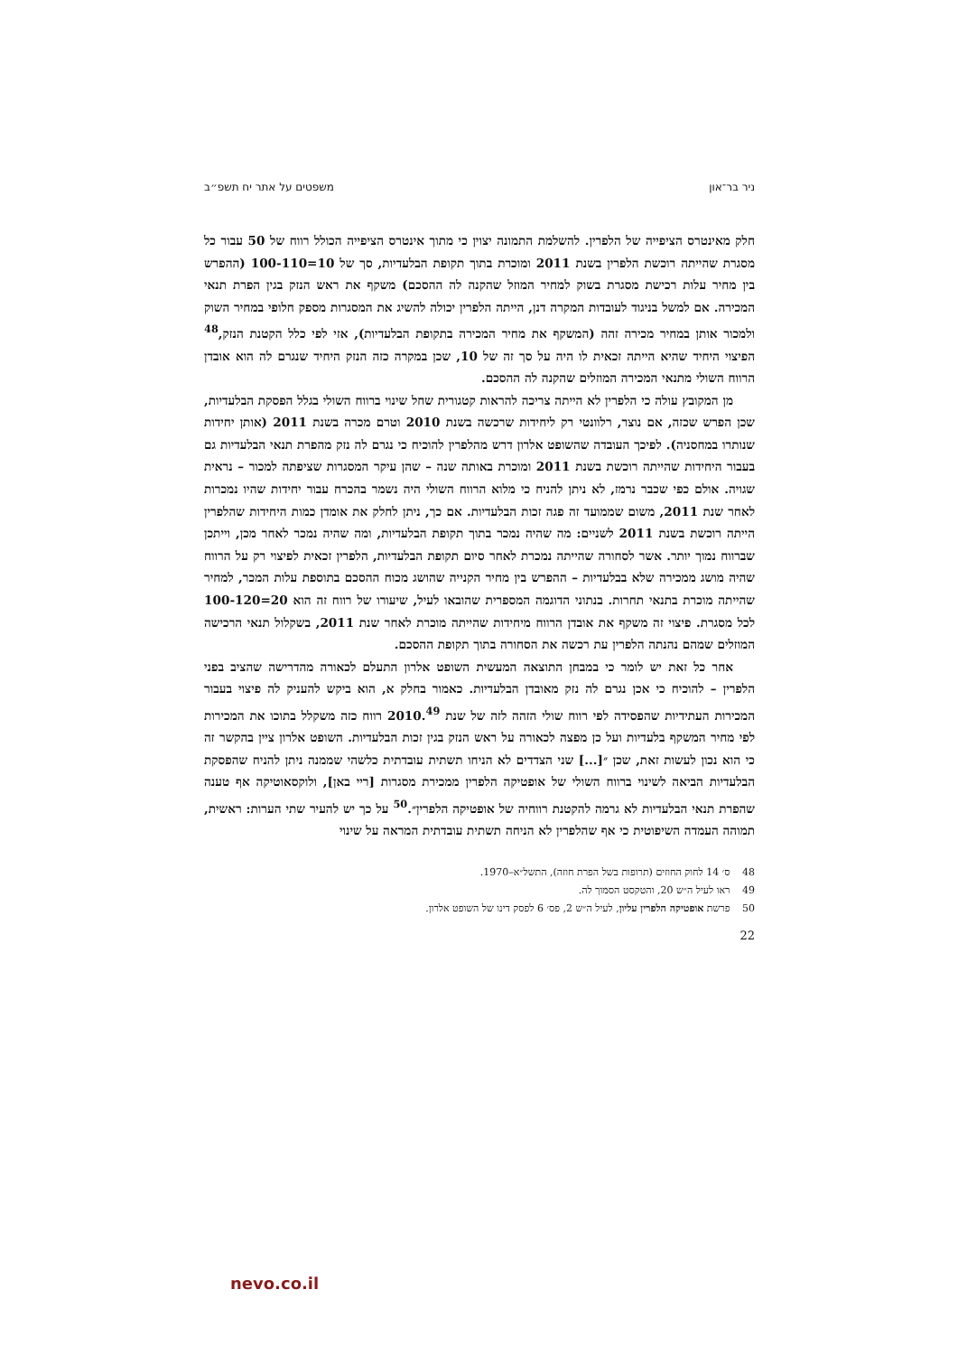ניר בר־און משפטים על אתר יח תשפ״ב
חלק מאינטרס הציפייה של הלפרין. להשלמת התמונה יצוין כי מתוך אינטרס הציפייה הכולל רווח של 50 עבור כל מסגרת שהייתה רוכשת הלפרין בשנת 2011 ומוכרת בתוך תקופת הבלעדיות, סך של 10=100-110 (ההפרש בין מחיר עלות רכישת מסגרת בשוק למחיר המוזל שהקנה לה ההסכם) משקף את ראש הנזק בגין הפרת תנאי המכירה. אם למשל בניגוד לעובדות המקרה דנן, הייתה הלפרין יכולה להשיג את המסגרות מספק חלופי במחיר השוק ולמכור אותן במחיר מכירה זהה (המשקף את מחיר המכירה בתקופת הבלעדיות), אזי לפי כלל הקטנת הנזק,<sup>48</sup> הפיצוי היחיד שהיא הייתה זכאית לו היה על סך זה של 10, שכן במקרה כזה הנזק היחיד שנגרם לה הוא אובדן הרווח השולי מתנאי המכירה המוזלים שהקנה לה ההסכם.
מן המקובץ עולה כי הלפרין לא הייתה צריכה להראות קטגורית שחל שינוי ברווח השולי בגלל הפסקת הבלעדיות, שכן הפרש שכזה, אם נוצר, רלוונטי רק ליחידות שרכשה בשנת 2010 וטרם מכרה בשנת 2011 (אותן יחידות שנותרו במחסניה). לפיכך העובדה שהשופט אלרון דרש מהלפרין להוכיח כי נגרם לה נזק מהפרת תנאי הבלעדיות גם בעבור היחידות שהייתה רוכשת בשנת 2011 ומוכרת באותה שנה – שהן עיקר המסגרות שציפתה למכור – נראית שגויה. אולם כפי שכבר נרמז, לא ניתן להניח כי מלוא הרווח השולי היה נשמר בהכרח עבור יחידות שהיו נמכרות לאחר שנת 2011, משום שממועד זה פגה זכות הבלעדיות. אם כך, ניתן לחלק את אומדן כמות היחידות שהלפרין הייתה רוכשת בשנת 2011 לשניים: מה שהיה נמכר בתוך תקופת הבלעדיות, ומה שהיה נמכר לאחר מכן, וייתכן שברווח נמוך יותר. אשר לסחורה שהייתה נמכרת לאחר סיום תקופת הבלעדיות, הלפרין זכאית לפיצוי רק על הרווח שהיה מושג ממכירה שלא בבלעדיות – ההפרש בין מחיר הקנייה שהושג מכוח ההסכם בתוספת עלות המכר, למחיר שהייתה מוכרת בתנאי תחרות. בנתוני הדוגמה המספרית שהובאו לעיל, שיעורו של רווח זה הוא 20=100-120 לכל מסגרת. פיצוי זה משקף את אובדן הרווח מיחידות שהייתה מוכרת לאחר שנת 2011, בשקלול תנאי הרכישה המוזלים שמהם נהנתה הלפרין עת רכשה את הסחורה בתוך תקופת ההסכם.
אחר כל זאת יש לומר כי במבחן התוצאה המעשית השופט אלרון התעלם לכאורה מהדרישה שהציב בפני הלפרין – להוכיח כי אכן נגרם לה נזק מאובדן הבלעדיות. כאמור בחלק א, הוא ביקש להעניק לה פיצוי בעבור המכירות העתידיות שהפסידה לפי רווח שולי הזהה לזה של שנת 2010.<sup>49</sup> רווח כזה משקלל בתוכו את המכירות לפי מחיר המשקף בלעדיות ועל כן מפצה לכאורה על ראש הנזק בגין זכות הבלעדיות. השופט אלרון ציין בהקשר זה כי הוא נכון לעשות זאת, שכן ״[...] שני הצדדים לא הניחו תשתית עובדתית כלשהי שממנה ניתן להניח שהפסקת הבלעדיות הביאה לשינוי ברווח השולי של אופטיקה הלפרין ממכירת מסגרות [ריי באן], ולוקסאוטיקה אף טענה שהפרת תנאי הבלעדיות לא גרמה להקטנת רווחיה של אופטיקה הלפרין״.<sup>50</sup> על כך יש להעיר שתי הערות: ראשית, תמוהה העמדה השיפוטית כי אף שהלפרין לא הניחה תשתית עובדתית המראה על שינוי
48 ס׳ 14 לחוק החוזים (תרופות בשל הפרת חוזה), התשל״א–1970.
49 ראו לעיל ה״ש 20, והטקסט הסמוך לה.
50 פרשת אופטיקה הלפרין עליון, לעיל ה״ש 2, פס׳ 6 לפסק דינו של השופט אלרון.
22
nevo.co.il